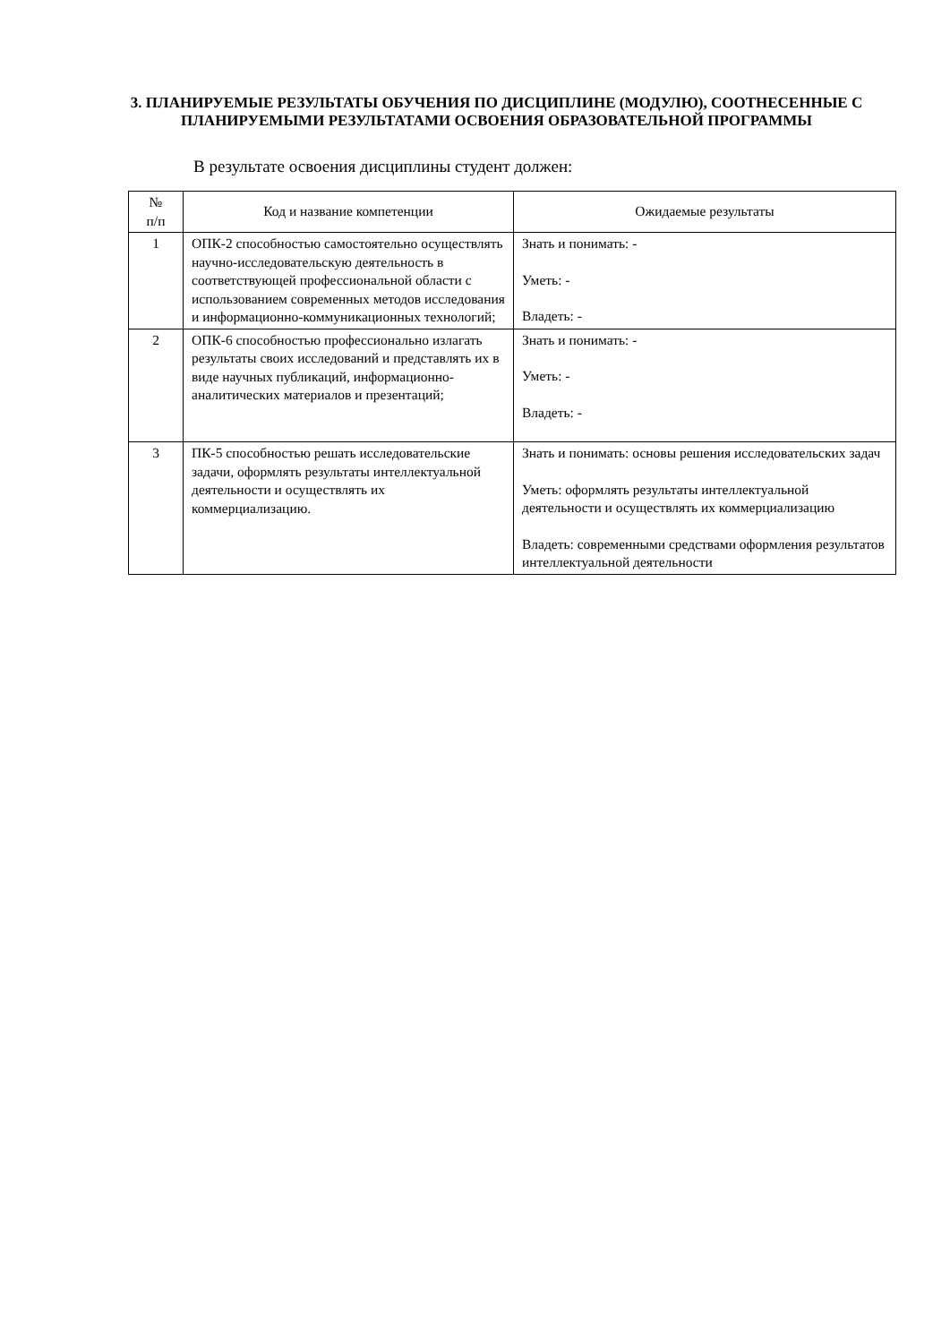3. ПЛАНИРУЕМЫЕ РЕЗУЛЬТАТЫ ОБУЧЕНИЯ ПО ДИСЦИПЛИНЕ (МОДУЛЮ), СООТНЕСЕННЫЕ С ПЛАНИРУЕМЫМИ РЕЗУЛЬТАТАМИ ОСВОЕНИЯ ОБРАЗОВАТЕЛЬНОЙ ПРОГРАММЫ
В результате освоения дисциплины студент должен:
| № п/п | Код и название компетенции | Ожидаемые результаты |
| --- | --- | --- |
| 1 | ОПК-2 способностью самостоятельно осуществлять научно-исследовательскую деятельность в соответствующей профессиональной области с использованием современных методов исследования и информационно-коммуникационных технологий; | Знать и понимать: - Уметь: - Владеть: - |
| 2 | ОПК-6 способностью профессионально излагать результаты своих исследований и представлять их в виде научных публикаций, информационно-аналитических материалов и презентаций; | Знать и понимать: - Уметь: - Владеть: - |
| 3 | ПК-5 способностью решать исследовательские задачи, оформлять результаты интеллектуальной деятельности и осуществлять их коммерциализацию. | Знать и понимать: основы решения исследовательских задач Уметь: оформлять результаты интеллектуальной деятельности и осуществлять их коммерциализацию Владеть: современными средствами оформления результатов интеллектуальной деятельности |